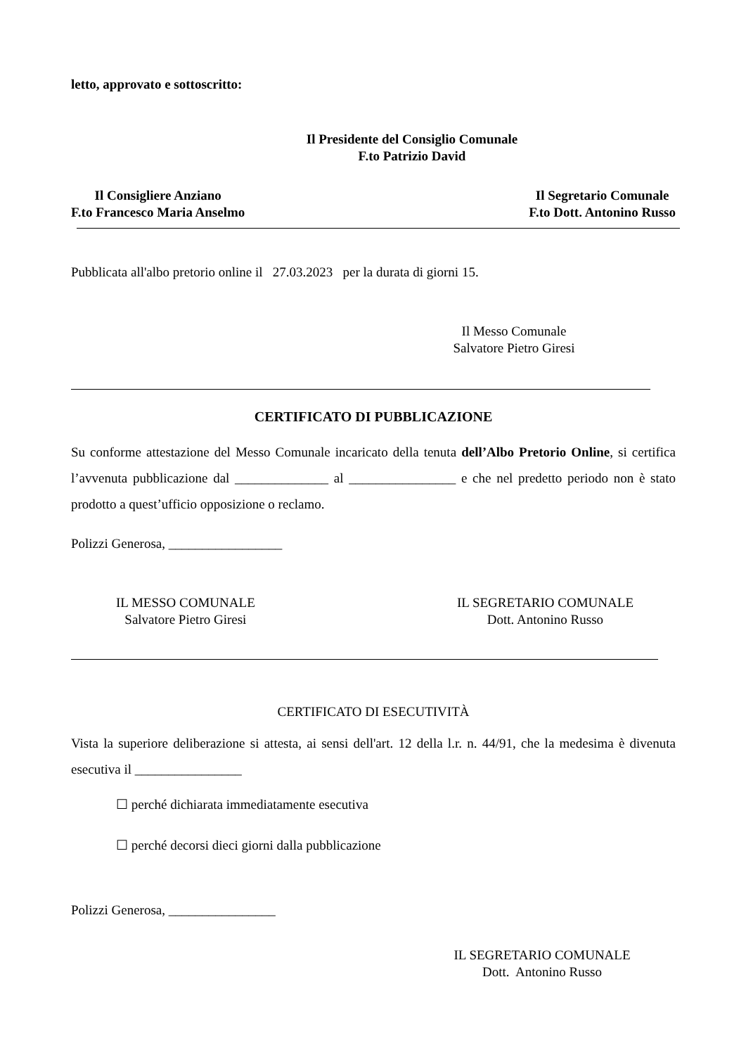letto, approvato e sottoscritto:
Il Presidente del Consiglio Comunale
F.to Patrizio David
Il Consigliere Anziano
F.to Francesco Maria Anselmo
Il Segretario Comunale
F.to Dott. Antonino Russo
Pubblicata all'albo pretorio online il 27.03.2023 per la durata di giorni 15.
Il Messo Comunale
Salvatore Pietro Giresi
CERTIFICATO DI PUBBLICAZIONE
Su conforme attestazione del Messo Comunale incaricato della tenuta dell’Albo Pretorio Online, si certifica l’avvenuta pubblicazione dal ______________ al ________________ e che nel predetto periodo non è stato prodotto a quest’ufficio opposizione o reclamo.
Polizzi Generosa, _________________
IL MESSO COMUNALE
Salvatore Pietro Giresi
IL SEGRETARIO COMUNALE
Dott. Antonino Russo
CERTIFICATO DI ESECUTIVITÀ
Vista la superiore deliberazione si attesta, ai sensi dell'art. 12 della l.r. n. 44/91, che la medesima è divenuta esecutiva il ________________
☐ perché dichiarata immediatamente esecutiva
☐ perché decorsi dieci giorni dalla pubblicazione
Polizzi Generosa, ________________
IL SEGRETARIO COMUNALE
Dott. Antonino Russo